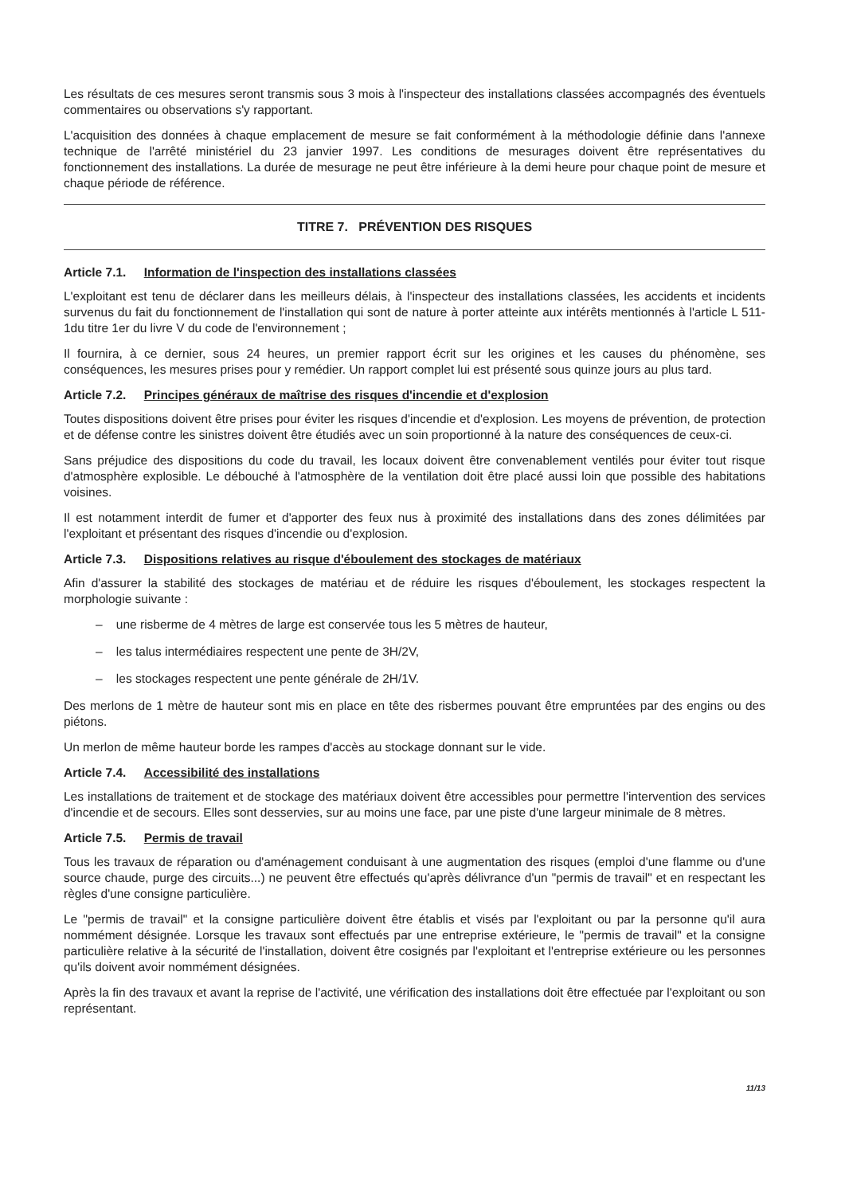Les résultats de ces mesures seront transmis sous 3 mois à l'inspecteur des installations classées accompagnés des éventuels commentaires ou observations s'y rapportant.
L'acquisition des données à chaque emplacement de mesure se fait conformément à la méthodologie définie dans l'annexe technique de l'arrêté ministériel du 23 janvier 1997. Les conditions de mesurages doivent être représentatives du fonctionnement des installations. La durée de mesurage ne peut être inférieure à la demi heure pour chaque point de mesure et chaque période de référence.
TITRE 7. PRÉVENTION DES RISQUES
Article 7.1. Information de l'inspection des installations classées
L'exploitant est tenu de déclarer dans les meilleurs délais, à l'inspecteur des installations classées, les accidents et incidents survenus du fait du fonctionnement de l'installation qui sont de nature à porter atteinte aux intérêts mentionnés à l'article L 511-1du titre 1er du livre V du code de l'environnement ;
Il fournira, à ce dernier, sous 24 heures, un premier rapport écrit sur les origines et les causes du phénomène, ses conséquences, les mesures prises pour y remédier. Un rapport complet lui est présenté sous quinze jours au plus tard.
Article 7.2. Principes généraux de maîtrise des risques d'incendie et d'explosion
Toutes dispositions doivent être prises pour éviter les risques d'incendie et d'explosion. Les moyens de prévention, de protection et de défense contre les sinistres doivent être étudiés avec un soin proportionné à la nature des conséquences de ceux-ci.
Sans préjudice des dispositions du code du travail, les locaux doivent être convenablement ventilés pour éviter tout risque d'atmosphère explosible. Le débouché à l'atmosphère de la ventilation doit être placé aussi loin que possible des habitations voisines.
Il est notamment interdit de fumer et d'apporter des feux nus à proximité des installations dans des zones délimitées par l'exploitant et présentant des risques d'incendie ou d'explosion.
Article 7.3. Dispositions relatives au risque d'éboulement des stockages de matériaux
Afin d'assurer la stabilité des stockages de matériau et de réduire les risques d'éboulement, les stockages respectent la morphologie suivante :
– une risberme de 4 mètres de large est conservée tous les 5 mètres de hauteur,
– les talus intermédiaires respectent une pente de 3H/2V,
– les stockages respectent une pente générale de 2H/1V.
Des merlons de 1 mètre de hauteur sont mis en place en tête des risbermes pouvant être empruntées par des engins ou des piétons.
Un merlon de même hauteur borde les rampes d'accès au stockage donnant sur le vide.
Article 7.4. Accessibilité des installations
Les installations de traitement et de stockage des matériaux doivent être accessibles pour permettre l'intervention des services d'incendie et de secours. Elles sont desservies, sur au moins une face, par une piste d'une largeur minimale de 8 mètres.
Article 7.5. Permis de travail
Tous les travaux de réparation ou d'aménagement conduisant à une augmentation des risques (emploi d'une flamme ou d'une source chaude, purge des circuits...) ne peuvent être effectués qu'après délivrance d'un "permis de travail" et en respectant les règles d'une consigne particulière.
Le "permis de travail" et la consigne particulière doivent être établis et visés par l'exploitant ou par la personne qu'il aura nommément désignée. Lorsque les travaux sont effectués par une entreprise extérieure, le "permis de travail" et la consigne particulière relative à la sécurité de l'installation, doivent être cosignés par l'exploitant et l'entreprise extérieure ou les personnes qu'ils doivent avoir nommément désignées.
Après la fin des travaux et avant la reprise de l'activité, une vérification des installations doit être effectuée par l'exploitant ou son représentant.
11/13